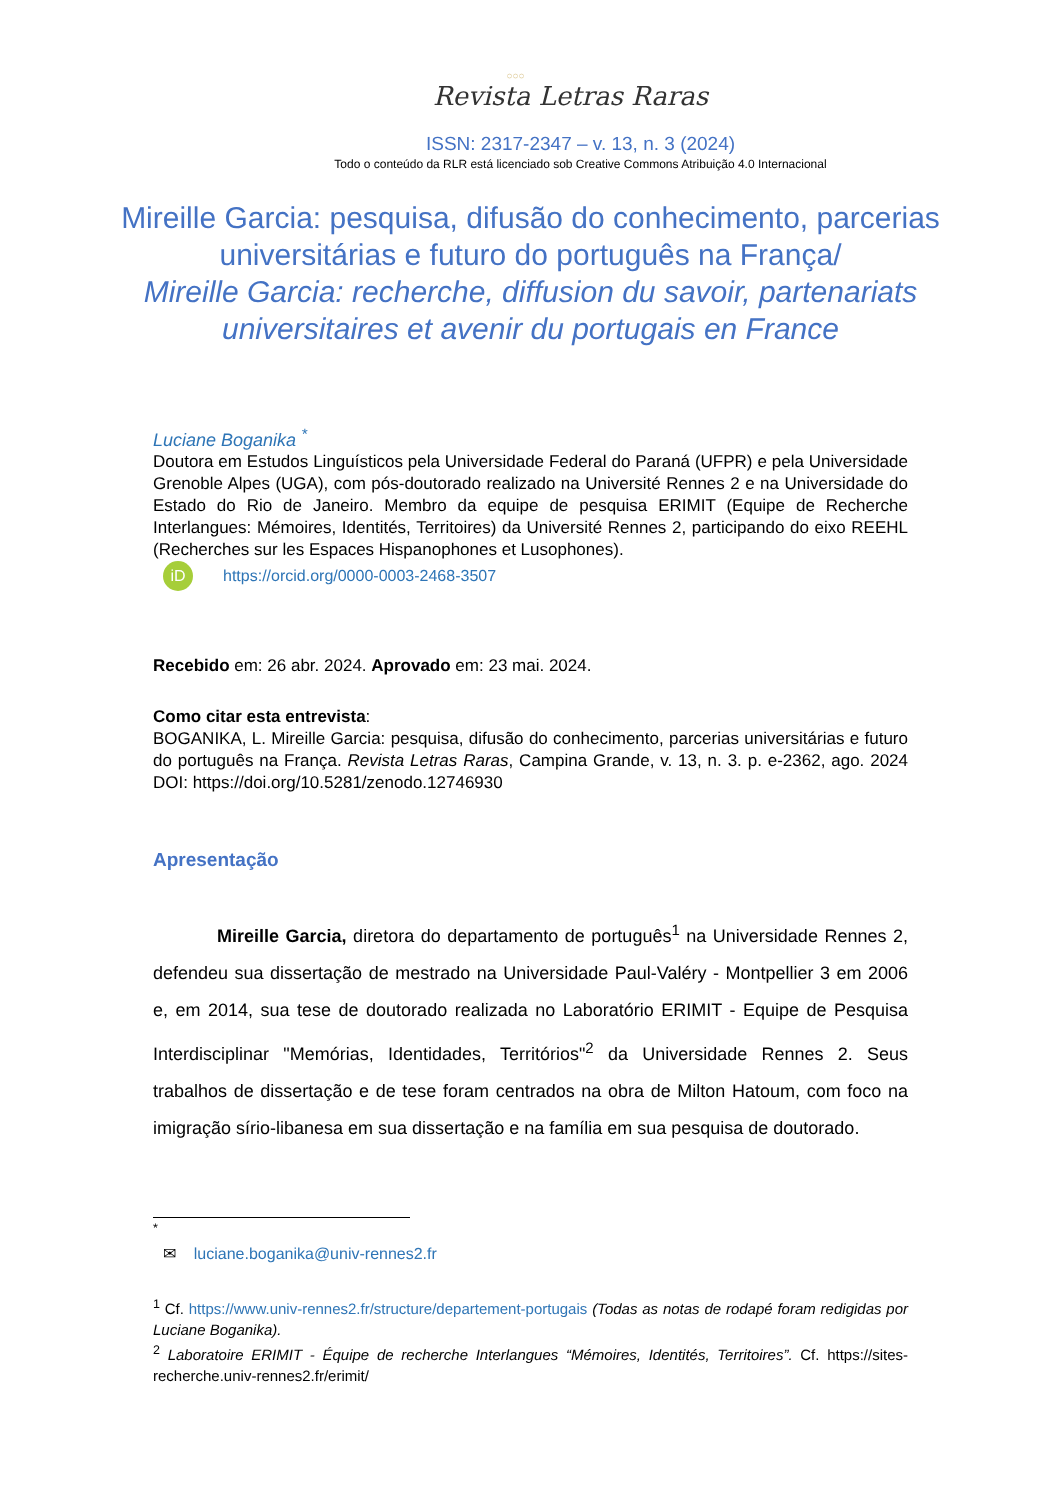○○○
Revista Letras Raras
ISSN: 2317-2347 – v. 13, n. 3 (2024)
Todo o conteúdo da RLR está licenciado sob Creative Commons Atribuição 4.0 Internacional
Mireille Garcia: pesquisa, difusão do conhecimento, parcerias universitárias e futuro do português na França/
Mireille Garcia: recherche, diffusion du savoir, partenariats universitaires et avenir du portugais en France
Luciane Boganika <sup>*</sup>
Doutora em Estudos Linguísticos pela Universidade Federal do Paraná (UFPR) e pela Universidade Grenoble Alpes (UGA), com pós-doutorado realizado na Université Rennes 2 e na Universidade do Estado do Rio de Janeiro. Membro da equipe de pesquisa ERIMIT (Equipe de Recherche Interlangues: Mémoires, Identités, Territoires) da Université Rennes 2, participando do eixo REEHL (Recherches sur les Espaces Hispanophones et Lusophones).
iD https://orcid.org/0000-0003-2468-3507
Recebido em: 26 abr. 2024. Aprovado em: 23 mai. 2024.
Como citar esta entrevista:
BOGANIKA, L. Mireille Garcia: pesquisa, difusão do conhecimento, parcerias universitárias e futuro do português na França. Revista Letras Raras, Campina Grande, v. 13, n. 3. p. e-2362, ago. 2024 DOI: https://doi.org/10.5281/zenodo.12746930
Apresentação
Mireille Garcia, diretora do departamento de português<sup>1</sup> na Universidade Rennes 2, defendeu sua dissertação de mestrado na Universidade Paul-Valéry - Montpellier 3 em 2006 e, em 2014, sua tese de doutorado realizada no Laboratório ERIMIT - Equipe de Pesquisa Interdisciplinar "Memórias, Identidades, Territórios"<sup>2</sup> da Universidade Rennes 2. Seus trabalhos de dissertação e de tese foram centrados na obra de Milton Hatoum, com foco na imigração sírio-libanesa em sua dissertação e na família em sua pesquisa de doutorado.
<sup>*</sup>
✉ luciane.boganika@univ-rennes2.fr
<sup>1</sup> Cf. https://www.univ-rennes2.fr/structure/departement-portugais (Todas as notas de rodapé foram redigidas por Luciane Boganika).
<sup>2</sup> Laboratoire ERIMIT - Équipe de recherche Interlangues “Mémoires, Identités, Territoires”. Cf. https://sites-recherche.univ-rennes2.fr/erimit/